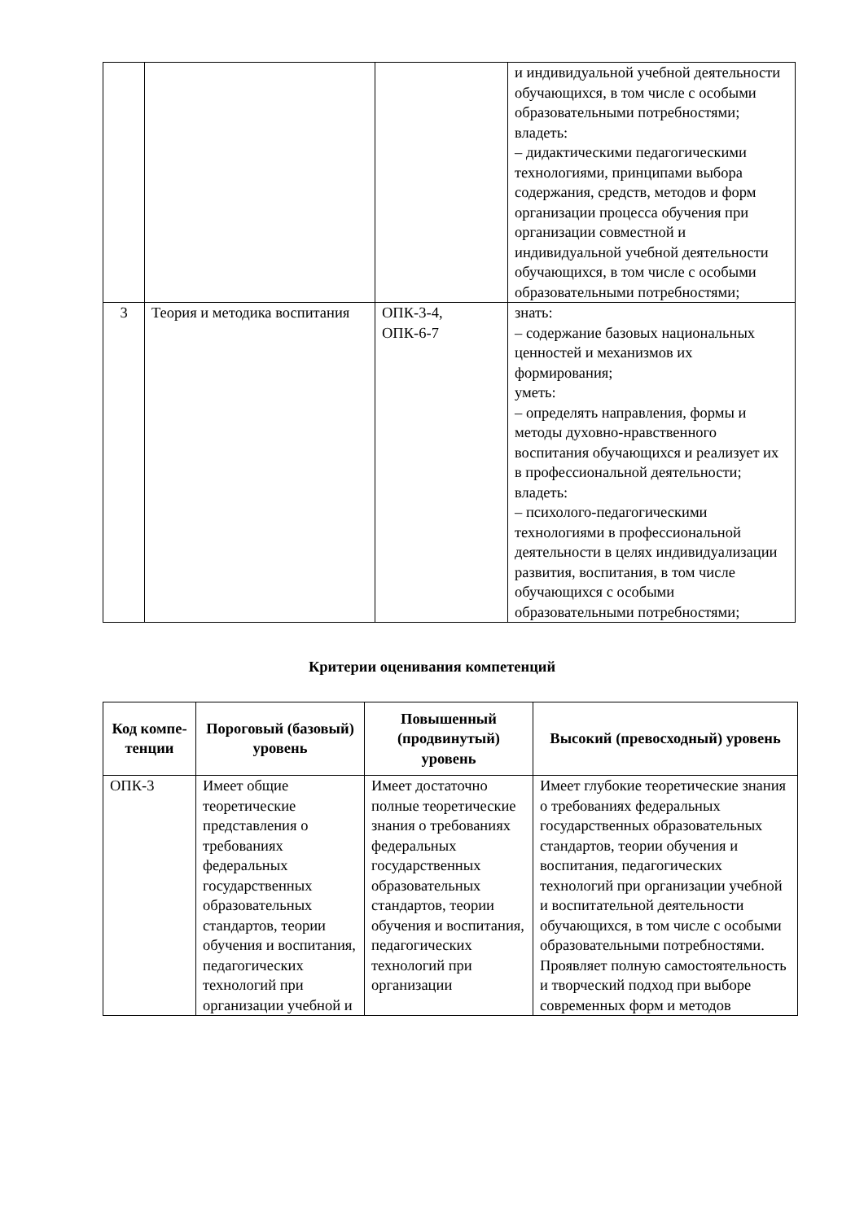| | | | и индивидуальной учебной деятельности обучающихся, в том числе с особыми образовательными потребностями; владеть: – дидактическими педагогическими технологиями, принципами выбора содержания, средств, методов и форм организации процесса обучения при организации совместной и индивидуальной учебной деятельности обучающихся, в том числе с особыми образовательными потребностями; |
| 3 | Теория и методика воспитания | ОПК-3-4, ОПК-6-7 | знать: – содержание базовых национальных ценностей и механизмов их формирования; уметь: – определять направления, формы и методы духовно-нравственного воспитания обучающихся и реализует их в профессиональной деятельности; владеть: – психолого-педагогическими технологиями в профессиональной деятельности в целях индивидуализации развития, воспитания, в том числе обучающихся с особыми образовательными потребностями; |
Критерии оценивания компетенций
| Код компе- тенции | Пороговый (базовый) уровень | Повышенный (продвинутый) уровень | Высокий (превосходный) уровень |
| --- | --- | --- | --- |
| ОПК-3 | Имеет общие теоретические представления о требованиях федеральных государственных образовательных стандартов, теории обучения и воспитания, педагогических технологий при организации учебной и | Имеет достаточно полные теоретические знания о требованиях федеральных государственных образовательных стандартов, теории обучения и воспитания, педагогических технологий при организации | Имеет глубокие теоретические знания о требованиях федеральных государственных образовательных стандартов, теории обучения и воспитания, педагогических технологий при организации учебной и воспитательной деятельности обучающихся, в том числе с особыми образовательными потребностями. Проявляет полную самостоятельность и творческий подход при выборе современных форм и методов |